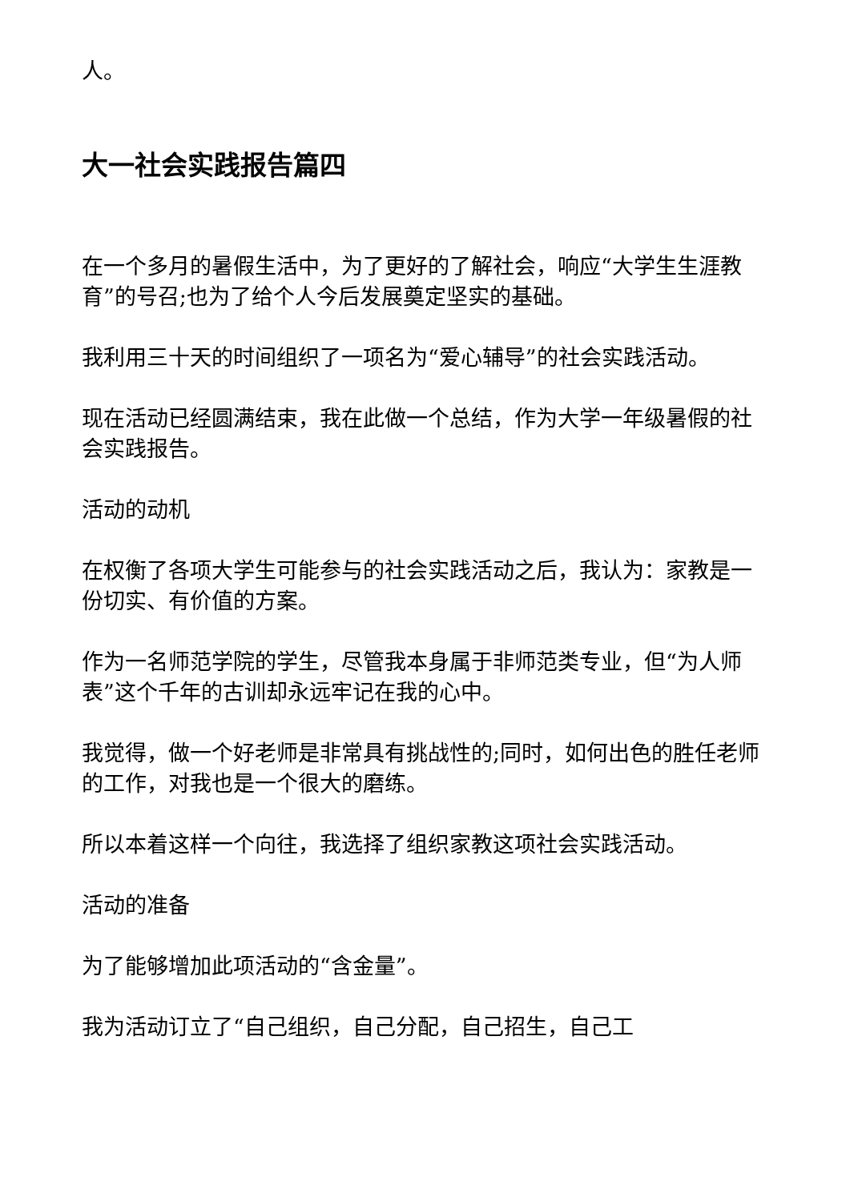人。
大一社会实践报告篇四
在一个多月的暑假生活中，为了更好的了解社会，响应“大学生生涯教育”的号召;也为了给个人今后发展奠定坚实的基础。
我利用三十天的时间组织了一项名为“爱心辅导”的社会实践活动。
现在活动已经圆满结束，我在此做一个总结，作为大学一年级暑假的社会实践报告。
活动的动机
在权衡了各项大学生可能参与的社会实践活动之后，我认为：家教是一份切实、有价值的方案。
作为一名师范学院的学生，尽管我本身属于非师范类专业，但“为人师表”这个千年的古训却永远牢记在我的心中。
我觉得，做一个好老师是非常具有挑战性的;同时，如何出色的胜任老师的工作，对我也是一个很大的磨练。
所以本着这样一个向往，我选择了组织家教这项社会实践活动。
活动的准备
为了能够增加此项活动的“含金量”。
我为活动订立了“自己组织，自己分配，自己招生，自己工